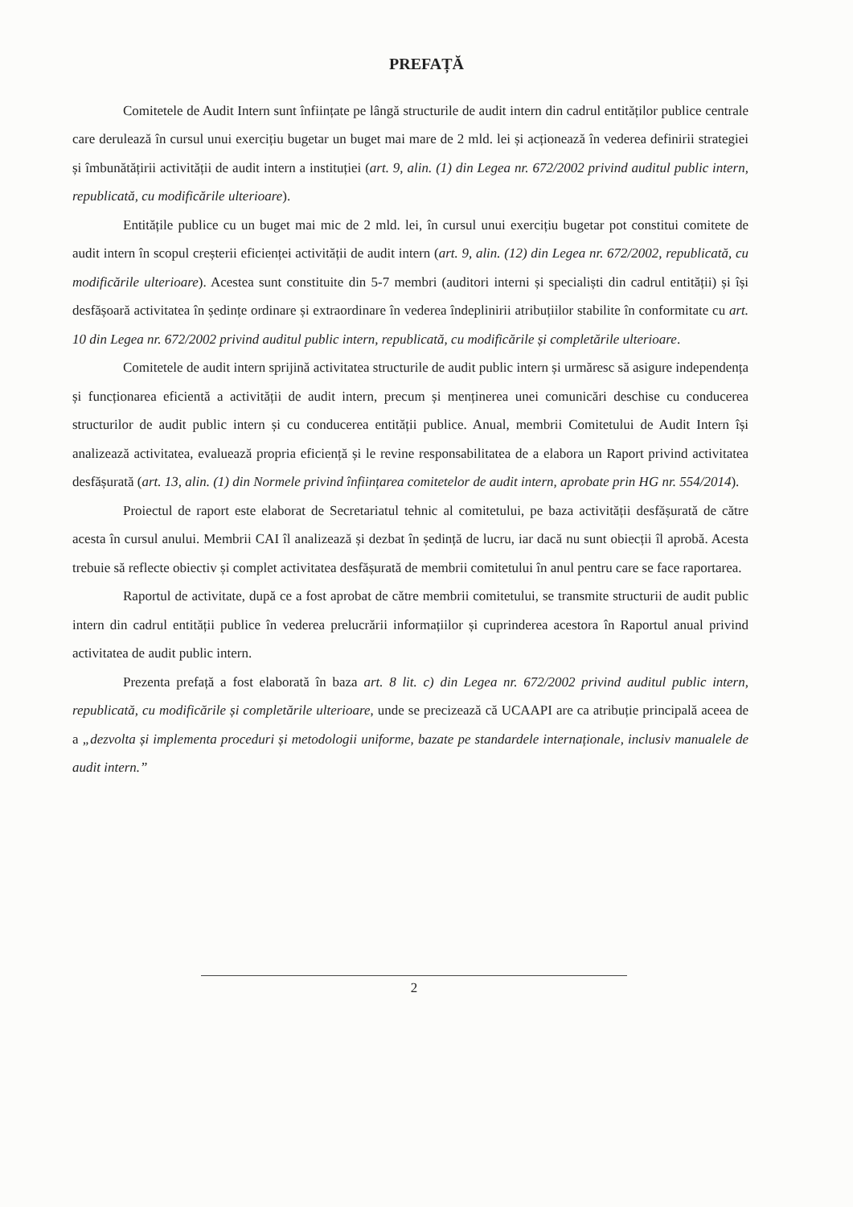PREFAȚĂ
Comitetele de Audit Intern sunt înființate pe lângă structurile de audit intern din cadrul entităților publice centrale care derulează în cursul unui exercițiu bugetar un buget mai mare de 2 mld. lei și acționează în vederea definirii strategiei și îmbunătățirii activității de audit intern a instituției (art. 9, alin. (1) din Legea nr. 672/2002 privind auditul public intern, republicată, cu modificările ulterioare).
Entitățile publice cu un buget mai mic de 2 mld. lei, în cursul unui exercițiu bugetar pot constitui comitete de audit intern în scopul creșterii eficienței activității de audit intern (art. 9, alin. (12) din Legea nr. 672/2002, republicată, cu modificările ulterioare). Acestea sunt constituite din 5-7 membri (auditori interni și specialiști din cadrul entității) și își desfășoară activitatea în ședințe ordinare și extraordinare în vederea îndeplinirii atribuțiilor stabilite în conformitate cu art. 10 din Legea nr. 672/2002 privind auditul public intern, republicată, cu modificările și completările ulterioare.
Comitetele de audit intern sprijină activitatea structurile de audit public intern și urmăresc să asigure independența și funcționarea eficientă a activității de audit intern, precum și menținerea unei comunicări deschise cu conducerea structurilor de audit public intern și cu conducerea entității publice. Anual, membrii Comitetului de Audit Intern își analizează activitatea, evaluează propria eficiență și le revine responsabilitatea de a elabora un Raport privind activitatea desfășurată (art. 13, alin. (1) din Normele privind înființarea comitetelor de audit intern, aprobate prin HG nr. 554/2014).
Proiectul de raport este elaborat de Secretariatul tehnic al comitetului, pe baza activității desfășurată de către acesta în cursul anului. Membrii CAI îl analizează și dezbat în ședință de lucru, iar dacă nu sunt obiecții îl aprobă. Acesta trebuie să reflecte obiectiv și complet activitatea desfășurată de membrii comitetului în anul pentru care se face raportarea.
Raportul de activitate, după ce a fost aprobat de către membrii comitetului, se transmite structurii de audit public intern din cadrul entității publice în vederea prelucrării informațiilor și cuprinderea acestora în Raportul anual privind activitatea de audit public intern.
Prezenta prefață a fost elaborată în baza art. 8 lit. c) din Legea nr. 672/2002 privind auditul public intern, republicată, cu modificările și completările ulterioare, unde se precizează că UCAAPI are ca atribuție principală aceea de a „dezvolta și implementa proceduri și metodologii uniforme, bazate pe standardele internaționale, inclusiv manualele de audit intern.”
2